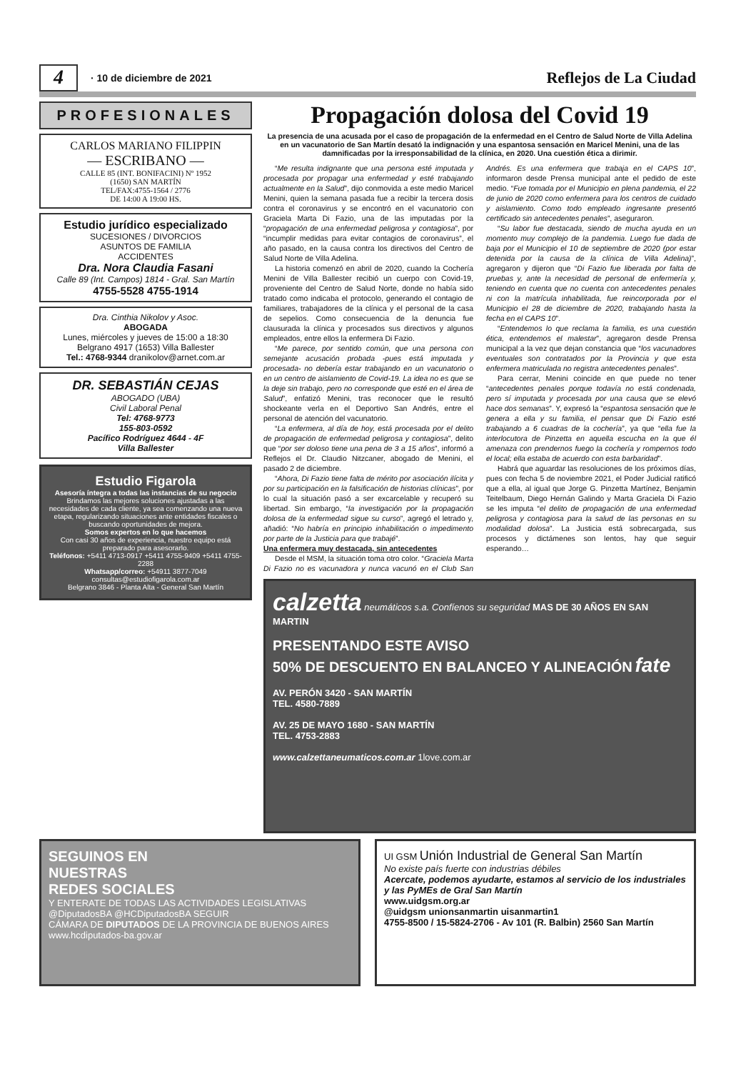4
· 10 de diciembre de 2021
Reflejos de La Ciudad
PROFESIONALES
CARLOS MARIANO FILIPPIN
— ESCRIBANO —
CALLE 85 (INT. BONIFACINI) Nº 1952
(1650) SAN MARTÍN
TEL/FAX:4755-1564 / 2776
DE 14:00 A 19:00 HS.
Estudio jurídico especializado
SUCESIONES / DIVORCIOS
ASUNTOS DE FAMILIA
ACCIDENTES
Dra. Nora Claudia Fasani
Calle 89 (Int. Campos) 1814 - Gral. San Martín 4755-5528 4755-1914
Dra. Cinthia Nikolov y Asoc.
ABOGADA
Lunes, miércoles y jueves de 15:00 a 18:30
Belgrano 4917 (1653) Villa Ballester
Tel.: 4768-9344 dranikolov@arnet.com.ar
DR. SEBASTIÁN CEJAS
ABOGADO (UBA)
Civil Laboral Penal
Tel: 4768-9773
155-803-0592
Pacífico Rodríguez 4644 - 4F
Villa Ballester
Estudio Figarola
Asesoría íntegra a todas las instancias de su negocio
Brindamos las mejores soluciones ajustadas a las necesidades de cada cliente, ya sea comenzando una nueva etapa, regularizando situaciones ante entidades fiscales o buscando oportunidades de mejora.
Somos expertos en lo que hacemos
Con casi 30 años de experiencia, nuestro equipo está preparado para asesorarlo.
Teléfonos: +5411 4713-0917 +5411 4755-9409 +5411 4755-2288
Whatsapp/correo: +54911 3877-7049 consultas@estudiofigarola.com.ar
Belgrano 3846 - Planta Alta - General San Martín
Propagación dolosa del Covid 19
La presencia de una acusada por el caso de propagación de la enfermedad en el Centro de Salud Norte de Villa Adelina en un vacunatorio de San Martín desató la indignación y una espantosa sensación en Maricel Menini, una de las damnificadas por la irresponsabilidad de la clínica, en 2020. Una cuestión ética a dirimir.
“Me resulta indignante que una persona esté imputada y procesada por propagar una enfermedad y esté trabajando actualmente en la Salud”, dijo conmovida a este medio Maricel Menini, quien la semana pasada fue a recibir la tercera dosis contra el coronavirus y se encontró en el vacunatorio con Graciela Marta Di Fazio, una de las imputadas por la “propagación de una enfermedad peligrosa y contagiosa”, por “incumplir medidas para evitar contagios de coronavirus”, el año pasado, en la causa contra los directivos del Centro de Salud Norte de Villa Adelina.
La historia comenzó en abril de 2020, cuando la Cochería Menini de Villa Ballester recibió un cuerpo con Covid-19, proveniente del Centro de Salud Norte, donde no había sido tratado como indicaba el protocolo, generando el contagio de familiares, trabajadores de la clínica y el personal de la casa de sepelios. Como consecuencia de la denuncia fue clausurada la clínica y procesados sus directivos y algunos empleados, entre ellos la enfermera Di Fazio.
“Me parece, por sentido común, que una persona con semejante acusación probada -pues está imputada y procesada- no debería estar trabajando en un vacunatorio o en un centro de aislamiento de Covid-19. La idea no es que se la deje sin trabajo, pero no corresponde que esté en el área de Salud”, enfatizó Menini, tras reconocer que le resultó shockeante verla en el Deportivo San Andrés, entre el personal de atención del vacunatorio.
“La enfermera, al día de hoy, está procesada por el delito de propagación de enfermedad peligrosa y contagiosa”, delito que “por ser doloso tiene una pena de 3 a 15 años”, informó a Reflejos el Dr. Claudio Nitzcaner, abogado de Menini, el pasado 2 de diciembre.
“Ahora, Di Fazio tiene falta de mérito por asociación ilícita y por su participación en la falsificación de historias clínicas”, por lo cual la situación pasó a ser excarcelable y recuperó su libertad. Sin embargo, “la investigación por la propagación dolosa de la enfermedad sigue su curso”, agregó el letrado y, añadió: “No habría en principio inhabilitación o impedimento por parte de la Justicia para que trabajé”.
Una enfermera muy destacada, sin antecedentes
Desde el MSM, la situación toma otro color. “Graciela Marta Di Fazio no es vacunadora y nunca vacunó en el Club San Andrés. Es una enfermera que trabaja en el CAPS 10”, informaron desde Prensa municipal ante el pedido de este medio. “Fue tomada por el Municipio en plena pandemia, el 22 de junio de 2020 como enfermera para los centros de cuidado y aislamiento. Como todo empleado ingresante presentó certificado sin antecedentes penales”, aseguraron.
“Su labor fue destacada, siendo de mucha ayuda en un momento muy complejo de la pandemia. Luego fue dada de baja por el Municipio el 10 de septiembre de 2020 (por estar detenida por la causa de la clínica de Villa Adelina)”, agregaron y dijeron que “Di Fazio fue liberada por falta de pruebas y, ante la necesidad de personal de enfermería y, teniendo en cuenta que no cuenta con antecedentes penales ni con la matrícula inhabilitada, fue reincorporada por el Municipio el 28 de diciembre de 2020, trabajando hasta la fecha en el CAPS 10”.
“Entendemos lo que reclama la familia, es una cuestión ética, entendemos el malestar”, agregaron desde Prensa municipal a la vez que dejan constancia que “los vacunadores eventuales son contratados por la Provincia y que esta enfermera matriculada no registra antecedentes penales”.
Para cerrar, Menini coincide en que puede no tener “antecedentes penales porque todavía no está condenada, pero sí imputada y procesada por una causa que se elevó hace dos semanas”. Y, expresó la “espantosa sensación que le genera a ella y su familia, el pensar que Di Fazio esté trabajando a 6 cuadras de la cochería”, ya que “ella fue la interlocutora de Pinzetta en aquella escucha en la que él amenaza con prendernos fuego la cochería y rompernos todo el local; ella estaba de acuerdo con esta barbaridad”.
Habrá que aguardar las resoluciones de los próximos días, pues con fecha 5 de noviembre 2021, el Poder Judicial ratificó que a ella, al igual que Jorge G. Pinzetta Martínez, Benjamin Teitelbaum, Diego Hernán Galindo y Marta Graciela Di Fazio se les imputa “el delito de propagación de una enfermedad peligrosa y contagiosa para la salud de las personas en su modalidad dolosa”. La Justicia está sobrecargada, sus procesos y dictámenes son lentos, hay que seguir esperando…
calzetta neumáticos s.a. Confíenos su seguridad MAS DE 30 AÑOS EN SAN MARTIN
PRESENTANDO ESTE AVISO
50% DE DESCUENTO EN BALANCEO Y ALINEACIÓN fate
AV. PERÓN 3420 - SAN MARTÍN
TEL. 4580-7889
AV. 25 DE MAYO 1680 - SAN MARTÍN
TEL. 4753-2883
www.calzettaneumaticos.com.ar 1love.com.ar
SEGUINOS EN
NUESTRAS
REDES SOCIALES
Y ENTERATE DE TODAS LAS ACTIVIDADES LEGISLATIVAS
@DiputadosBA @HCDiputadosBA SEGUIR
CÁMARA DE DIPUTADOS DE LA PROVINCIA DE BUENOS AIRES www.hcdiputados-ba.gov.ar
UI GSM Unión Industrial de General San Martín
No existe país fuerte con industrias débiles
Acercate, podemos ayudarte, estamos al servicio de los industriales y las PyMEs de Gral San Martín
www.uidgsm.org.ar
@uidgsm unionsanmartin uisanmartin1
4755-8500 / 15-5824-2706 - Av 101 (R. Balbin) 2560 San Martín